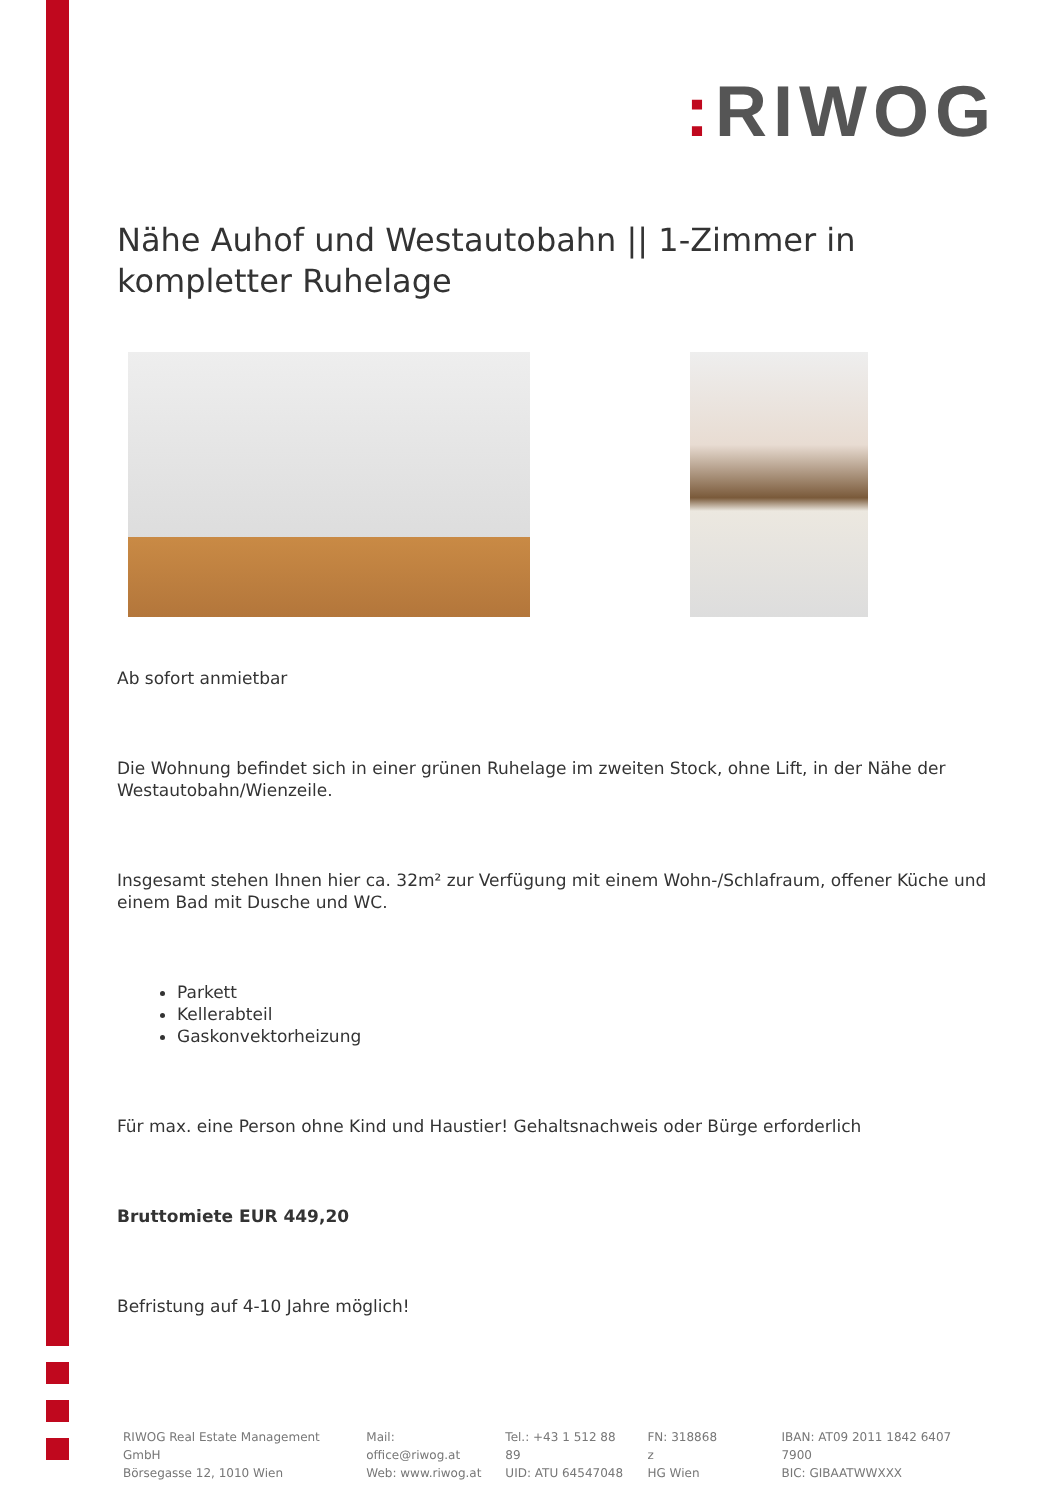: RIWOG
Nähe Auhof und Westautobahn || 1-Zimmer in kompletter Ruhelage
Ab sofort anmietbar
Die Wohnung befindet sich in einer grünen Ruhelage im zweiten Stock, ohne Lift, in der Nähe der Westautobahn/Wienzeile.
Insgesamt stehen Ihnen hier ca. 32m² zur Verfügung mit einem Wohn-/Schlafraum, offener Küche und einem Bad mit Dusche und WC.
Parkett
Kellerabteil
Gaskonvektorheizung
Für max. eine Person ohne Kind und Haustier! Gehaltsnachweis oder Bürge erforderlich
Bruttomiete EUR 449,20
Befristung auf 4-10 Jahre möglich!
RIWOG Real Estate Management GmbH
Börsegasse 12, 1010 Wien
Mail: office@riwog.at
Web: www.riwog.at
Tel.: +43 1 512 88 89
UID: ATU 64547048
FN: 318868 z
HG Wien
IBAN: AT09 2011 1842 6407 7900
BIC: GIBAATWWXXX